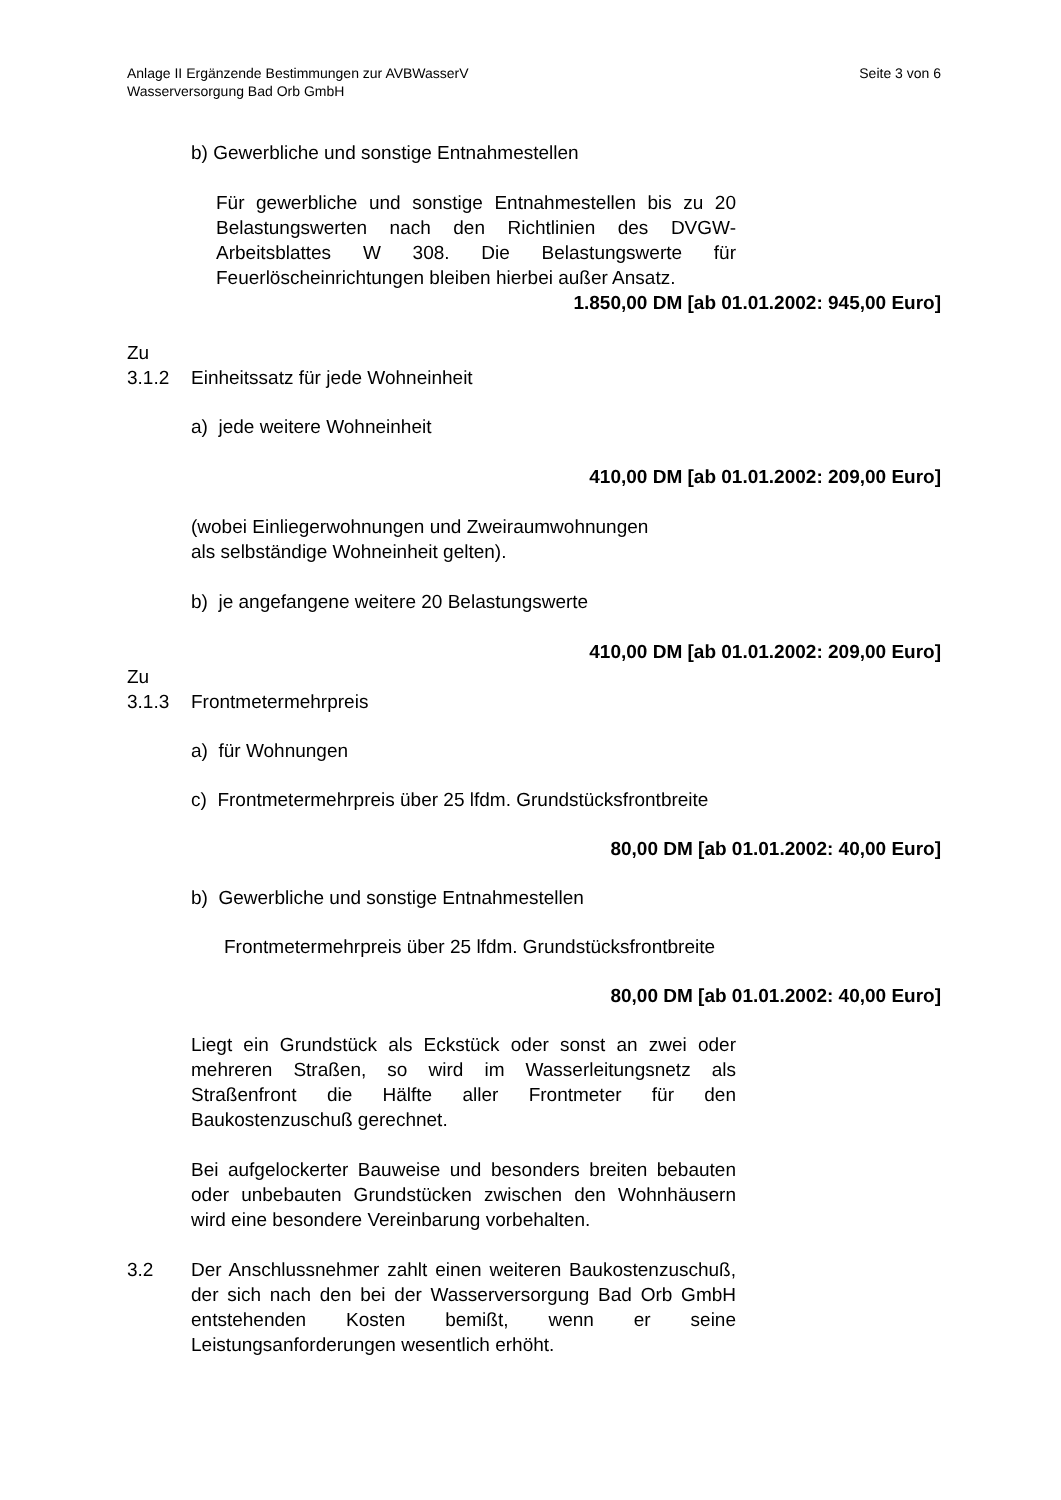Anlage II Ergänzende Bestimmungen zur AVBWasserV
Wasserversorgung Bad Orb GmbH
Seite 3 von 6
b) Gewerbliche und sonstige Entnahmestellen
Für gewerbliche und sonstige Entnahmestellen bis zu 20 Belastungswerten nach den Richtlinien des DVGW-Arbeitsblattes W 308. Die Belastungswerte für Feuerlöscheinrichtungen bleiben hierbei außer Ansatz.
1.850,00 DM [ab 01.01.2002: 945,00 Euro]
Zu
3.1.2 Einheitssatz für jede Wohneinheit
a) jede weitere Wohneinheit
410,00 DM [ab 01.01.2002: 209,00 Euro]
(wobei Einliegerwohnungen und Zweiraumwohnungen
als selbständige Wohneinheit gelten).
b) je angefangene weitere 20 Belastungswerte
410,00 DM [ab 01.01.2002: 209,00 Euro]
Zu
3.1.3 Frontmetermehrpreis
a) für Wohnungen
c) Frontmetermehrpreis über 25 lfdm. Grundstücksfrontbreite
80,00 DM [ab 01.01.2002: 40,00 Euro]
b) Gewerbliche und sonstige Entnahmestellen
Frontmetermehrpreis über 25 lfdm. Grundstücksfrontbreite
80,00 DM [ab 01.01.2002: 40,00 Euro]
Liegt ein Grundstück als Eckstück oder sonst an zwei oder mehreren Straßen, so wird im Wasserleitungsnetz als Straßenfront die Hälfte aller Frontmeter für den Baukostenzuschuß gerechnet.
Bei aufgelockerter Bauweise und besonders breiten bebauten oder unbebauten Grundstücken zwischen den Wohnhäusern wird eine besondere Vereinbarung vorbehalten.
3.2 Der Anschlussnehmer zahlt einen weiteren Baukostenzuschuß, der sich nach den bei der Wasserversorgung Bad Orb GmbH entstehenden Kosten bemißt, wenn er seine Leistungsanforderungen wesentlich erhöht.